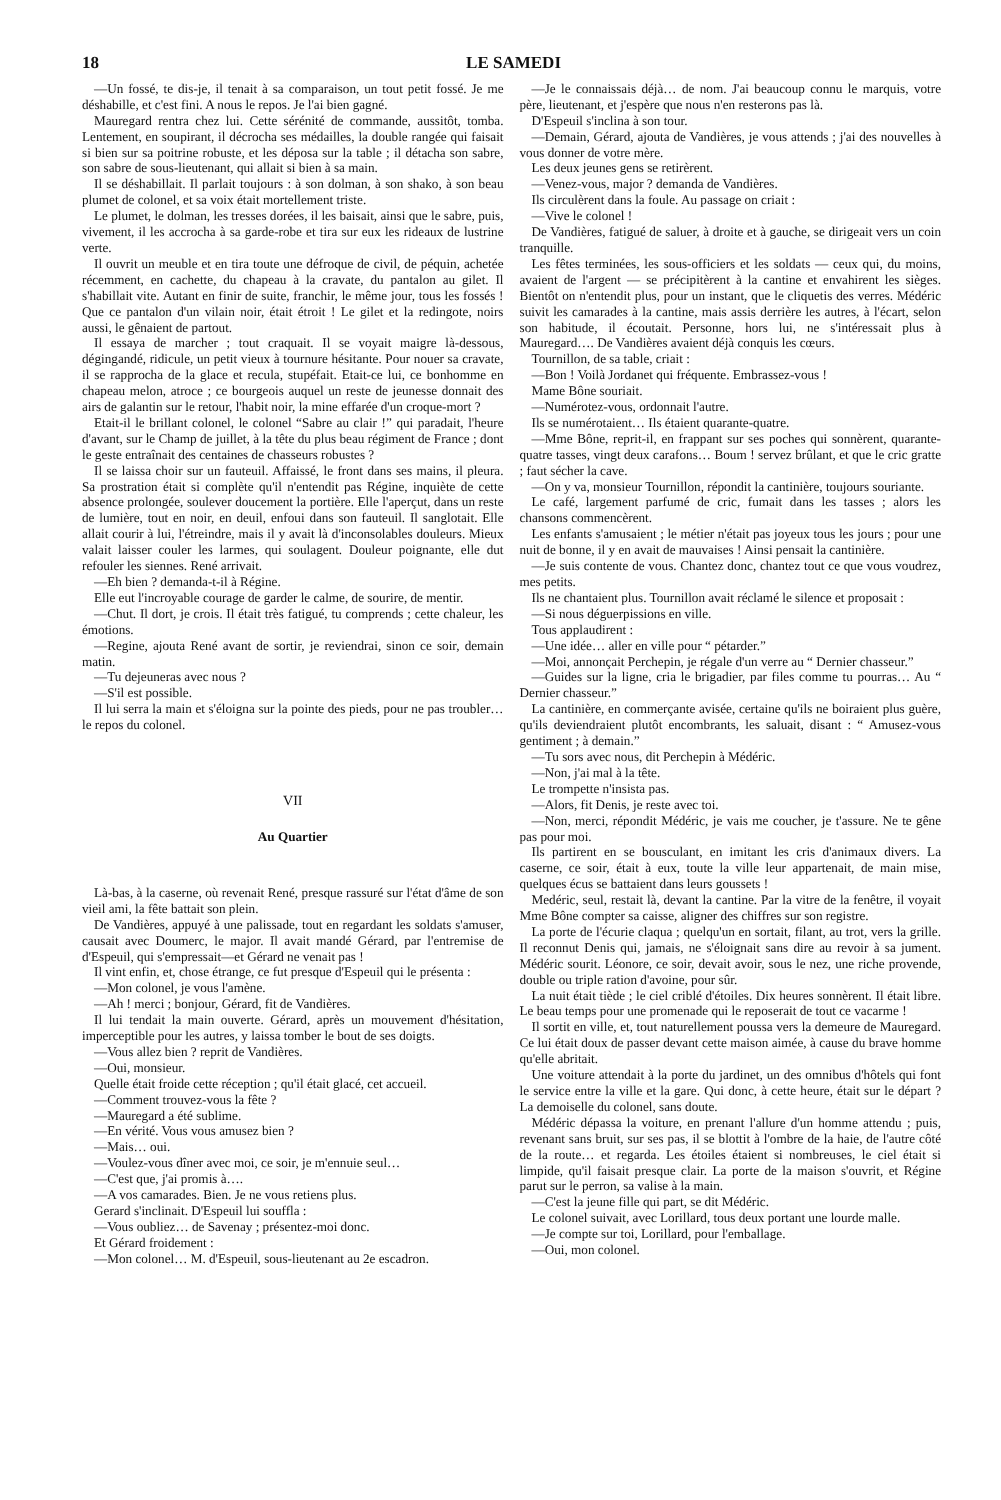18 LE SAMEDI
—Un fossé, te dis-je, il tenait à sa comparaison, un tout petit fossé. Je me déshabille, et c'est fini. A nous le repos. Je l'ai bien gagné.
Mauregard rentra chez lui. Cette sérénité de commande, aussitôt, tomba. Lentement, en soupirant, il décrocha ses médailles, la double rangée qui faisait si bien sur sa poitrine robuste, et les déposa sur la table ; il détacha son sabre, son sabre de sous-lieutenant, qui allait si bien à sa main.
Il se déshabillait. Il parlait toujours : à son dolman, à son shako, à son beau plumet de colonel, et sa voix était mortellement triste.
Le plumet, le dolman, les tresses dorées, il les baisait, ainsi que le sabre, puis, vivement, il les accrocha à sa garde-robe et tira sur eux les rideaux de lustrine verte.
Il ouvrit un meuble et en tira toute une défroque de civil, de péquin, achetée récemment, en cachette, du chapeau à la cravate, du pantalon au gilet. Il s'habillait vite. Autant en finir de suite, franchir, le même jour, tous les fossés ! Que ce pantalon d'un vilain noir, était étroit ! Le gilet et la redingote, noirs aussi, le gênaient de partout.
Il essaya de marcher ; tout craquait. Il se voyait maigre là-dessous, dégingandé, ridicule, un petit vieux à tournure hésitante. Pour nouer sa cravate, il se rapprocha de la glace et recula, stupéfait. Etait-ce lui, ce bonhomme en chapeau melon, atroce ; ce bourgeois auquel un reste de jeunesse donnait des airs de galantin sur le retour, l'habit noir, la mine effarée d'un croque-mort ?
Etait-il le brillant colonel, le colonel “Sabre au clair !” qui paradait, l'heure d'avant, sur le Champ de juillet, à la tête du plus beau régiment de France ; dont le geste entraînait des centaines de chasseurs robustes ?
Il se laissa choir sur un fauteuil. Affaissé, le front dans ses mains, il pleura. Sa prostration était si complète qu'il n'entendit pas Régine, inquiète de cette absence prolongée, soulever doucement la portière. Elle l'aperçut, dans un reste de lumière, tout en noir, en deuil, enfoui dans son fauteuil. Il sanglotait. Elle allait courir à lui, l'étreindre, mais il y avait là d'inconsolables douleurs. Mieux valait laisser couler les larmes, qui soulagent. Douleur poignante, elle dut refouler les siennes. René arrivait.
—Eh bien ? demanda-t-il à Régine.
Elle eut l'incroyable courage de garder le calme, de sourire, de mentir.
—Chut. Il dort, je crois. Il était très fatigué, tu comprends ; cette chaleur, les émotions.
—Regine, ajouta René avant de sortir, je reviendrai, sinon ce soir, demain matin.
—Tu dejeuneras avec nous ?
—S'il est possible.
Il lui serra la main et s'éloigna sur la pointe des pieds, pour ne pas troubler… le repos du colonel.
VII
Au Quartier
Là-bas, à la caserne, où revenait René, presque rassuré sur l'état d'âme de son vieil ami, la fête battait son plein.
De Vandières, appuyé à une palissade, tout en regardant les soldats s'amuser, causait avec Doumerc, le major. Il avait mandé Gérard, par l'entremise de d'Espeuil, qui s'empressait—et Gérard ne venait pas !
Il vint enfin, et, chose étrange, ce fut presque d'Espeuil qui le présenta :
—Mon colonel, je vous l'amène.
—Ah ! merci ; bonjour, Gérard, fit de Vandières.
Il lui tendait la main ouverte. Gérard, après un mouvement d'hésitation, imperceptible pour les autres, y laissa tomber le bout de ses doigts.
—Vous allez bien ? reprit de Vandières.
—Oui, monsieur.
Quelle était froide cette réception ; qu'il était glacé, cet accueil.
—Comment trouvez-vous la fête ?
—Mauregard a été sublime.
—En vérité. Vous vous amusez bien ?
—Mais… oui.
—Voulez-vous dîner avec moi, ce soir, je m'ennuie seul…
—C'est que, j'ai promis à….
—A vos camarades. Bien. Je ne vous retiens plus.
Gerard s'inclinait. D'Espeuil lui souffla :
—Vous oubliez… de Savenay ; présentez-moi donc.
Et Gérard froidement :
—Mon colonel… M. d'Espeuil, sous-lieutenant au 2e escadron.
—Je le connaissais déjà… de nom. J'ai beaucoup connu le marquis, votre père, lieutenant, et j'espère que nous n'en resterons pas là.
D'Espeuil s'inclina à son tour.
—Demain, Gérard, ajouta de Vandières, je vous attends ; j'ai des nouvelles à vous donner de votre mère.
Les deux jeunes gens se retirèrent.
—Venez-vous, major ? demanda de Vandières.
Ils circulèrent dans la foule. Au passage on criait :
—Vive le colonel !
De Vandières, fatigué de saluer, à droite et à gauche, se dirigeait vers un coin tranquille.
Les fêtes terminées, les sous-officiers et les soldats — ceux qui, du moins, avaient de l'argent — se précipitèrent à la cantine et envahirent les sièges. Bientôt on n'entendit plus, pour un instant, que le cliquetis des verres. Médéric suivit les camarades à la cantine, mais assis derrière les autres, à l'écart, selon son habitude, il écoutait. Personne, hors lui, ne s'intéressait plus à Mauregard…. De Vandières avaient déjà conquis les cœurs.
Tournillon, de sa table, criait :
—Bon ! Voilà Jordanet qui fréquente. Embrassez-vous !
Mame Bône souriait.
—Numérotez-vous, ordonnait l'autre.
Ils se numérotaient… Ils étaient quarante-quatre.
—Mme Bône, reprit-il, en frappant sur ses poches qui sonnèrent, quarante-quatre tasses, vingt deux carafons… Boum ! servez brûlant, et que le cric gratte ; faut sécher la cave.
—On y va, monsieur Tournillon, répondit la cantinière, toujours souriante.
Le café, largement parfumé de cric, fumait dans les tasses ; alors les chansons commencèrent.
Les enfants s'amusaient ; le métier n'était pas joyeux tous les jours ; pour une nuit de bonne, il y en avait de mauvaises ! Ainsi pensait la cantinière.
—Je suis contente de vous. Chantez donc, chantez tout ce que vous voudrez, mes petits.
Ils ne chantaient plus. Tournillon avait réclamé le silence et proposait :
—Si nous déguerpissions en ville.
Tous applaudirent :
—Une idée… aller en ville pour “ pétarder.”
—Moi, annonçait Perchepin, je régale d'un verre au “ Dernier chasseur.”
—Guides sur la ligne, cria le brigadier, par files comme tu pourras… Au “ Dernier chasseur.”
La cantinière, en commerçante avisée, certaine qu'ils ne boiraient plus guère, qu'ils deviendraient plutôt encombrants, les saluait, disant : “ Amusez-vous gentiment ; à demain.”
—Tu sors avec nous, dit Perchepin à Médéric.
—Non, j'ai mal à la tête.
Le trompette n'insista pas.
—Alors, fit Denis, je reste avec toi.
—Non, merci, répondit Médéric, je vais me coucher, je t'assure. Ne te gêne pas pour moi.
Ils partirent en se bousculant, en imitant les cris d'animaux divers. La caserne, ce soir, était à eux, toute la ville leur appartenait, de main mise, quelques écus se battaient dans leurs goussets !
Medéric, seul, restait là, devant la cantine. Par la vitre de la fenêtre, il voyait Mme Bône compter sa caisse, aligner des chiffres sur son registre.
La porte de l'écurie claqua ; quelqu'un en sortait, filant, au trot, vers la grille. Il reconnut Denis qui, jamais, ne s'éloignait sans dire au revoir à sa jument. Médéric sourit. Léonore, ce soir, devait avoir, sous le nez, une riche provende, double ou triple ration d'avoine, pour sûr.
La nuit était tiède ; le ciel criblé d'étoiles. Dix heures sonnèrent. Il était libre. Le beau temps pour une promenade qui le reposerait de tout ce vacarme !
Il sortit en ville, et, tout naturellement poussa vers la demeure de Mauregard. Ce lui était doux de passer devant cette maison aimée, à cause du brave homme qu'elle abritait.
Une voiture attendait à la porte du jardinet, un des omnibus d'hôtels qui font le service entre la ville et la gare. Qui donc, à cette heure, était sur le départ ? La demoiselle du colonel, sans doute.
Médéric dépassa la voiture, en prenant l'allure d'un homme attendu ; puis, revenant sans bruit, sur ses pas, il se blottit à l'ombre de la haie, de l'autre côté de la route… et regarda. Les étoiles étaient si nombreuses, le ciel était si limpide, qu'il faisait presque clair. La porte de la maison s'ouvrit, et Régine parut sur le perron, sa valise à la main.
—C'est la jeune fille qui part, se dit Médéric.
Le colonel suivait, avec Lorillard, tous deux portant une lourde malle.
—Je compte sur toi, Lorillard, pour l'emballage.
—Oui, mon colonel.